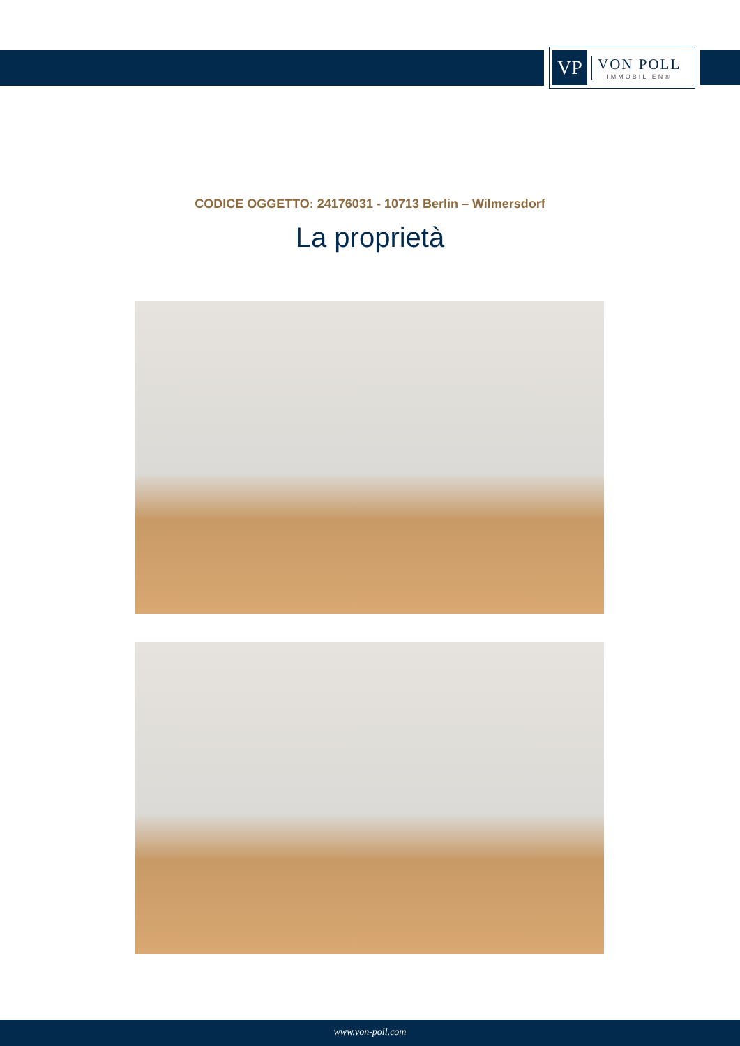VP
VON POLL
IMMOBILIEN®
CODICE OGGETTO: 24176031 - 10713 Berlin – Wilmersdorf
La proprietà
www.von-poll.com